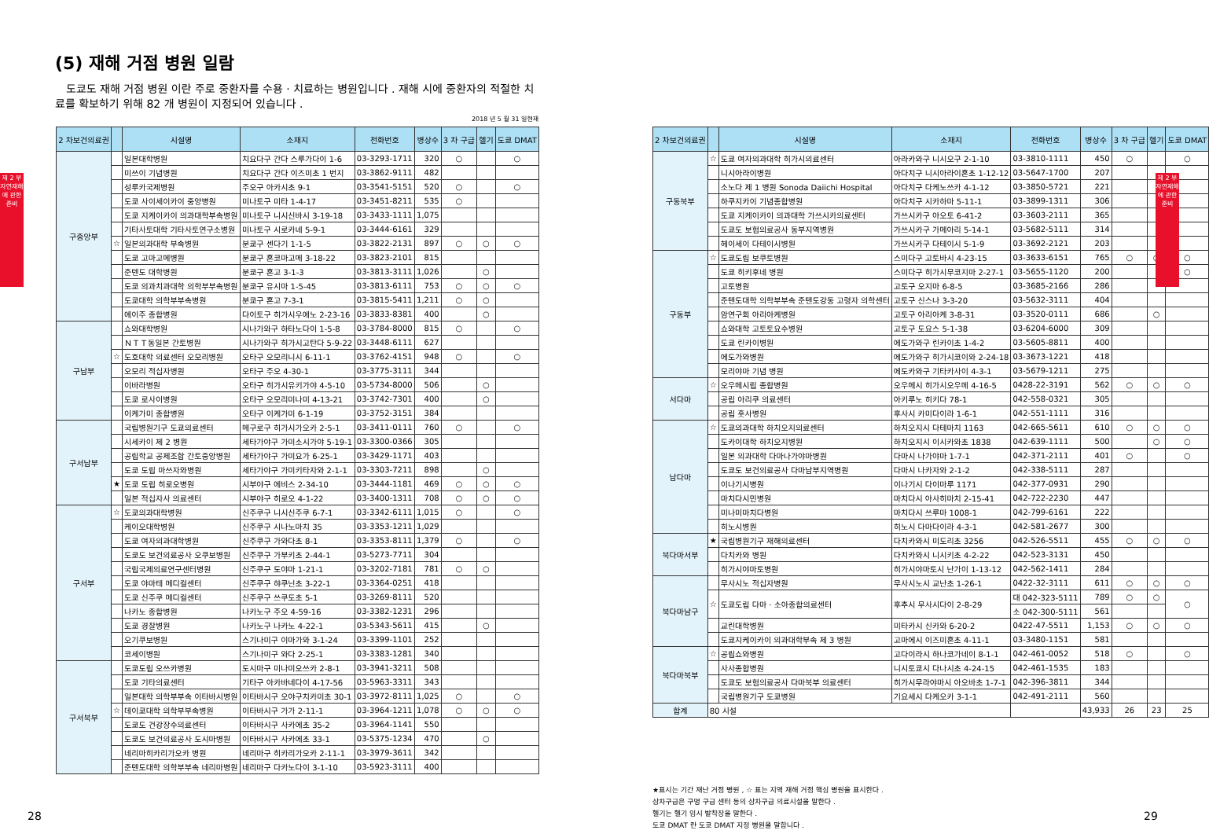(5) 재해 거점 병원 일람
　도쿄도 재해 거점 병원 이란 주로 중환자를 수용 · 치료하는 병원입니다 . 재해 시에 중환자의 적절한 치료를 확보하기 위해 82 개 병원이 지정되어 있습니다 .
2018 년 5 월 31 일현재
| 2 차보건의료권 | | 시설명 | 소재지 | 전화번호 | 병상수 | 3 차 구급 | 헬기 | 도쿄 DMAT |
| --- | --- | --- | --- | --- | --- | --- | --- | --- |
| 구중앙부 | | 일본대학병원 | 치요다구 간다 스루가다이 1-6 | 03-3293-1711 | 320 | ○ | | ○ |
| | | 미쓰이 기념병원 | 치요다구 간다 이즈미초 1 번지 | 03-3862-9111 | 482 | | | |
| | | 성루카국제병원 | 주오구 아카시초 9-1 | 03-3541-5151 | 520 | ○ | | ○ |
| | | 도쿄 사이세이카이 중앙병원 | 미나토구 미타 1-4-17 | 03-3451-8211 | 535 | ○ | | |
| | | 도쿄 지케이카이 의과대학부속병원 | 미나토구 니시신바시 3-19-18 | 03-3433-1111 | 1,075 | | | |
| | | 기타사토대학 기타사토연구소병원 | 미나토구 시로카네 5-9-1 | 03-3444-6161 | 329 | | | |
| | ☆ | 일본의과대학 부속병원 | 분쿄구 센다기 1-1-5 | 03-3822-2131 | 897 | ○ | ○ | ○ |
| | | 도쿄 고마고메병원 | 분쿄구 혼코마고메 3-18-22 | 03-3823-2101 | 815 | | | |
| | | 준텐도 대학병원 | 분쿄구 혼고 3-1-3 | 03-3813-3111 | 1,026 | | ○ | |
| | | 도쿄 의과치과대학 의학부부속병원 | 분쿄구 유시마 1-5-45 | 03-3813-6111 | 753 | ○ | ○ | ○ |
| | | 도쿄대학 의학부부속병원 | 분쿄구 혼고 7-3-1 | 03-3815-5411 | 1,211 | ○ | ○ | |
| | | 에이주 종합병원 | 다이토구 히가시우에노 2-23-16 | 03-3833-8381 | 400 | | ○ | |
| 구남부 | | 쇼와대학병원 | 시나가와구 하타노다이 1-5-8 | 03-3784-8000 | 815 | ○ | | ○ |
| | | ＮＴＴ동일본 간토병원 | 시나가와구 히가시고탄다 5-9-22 | 03-3448-6111 | 627 | | | |
| | ☆ | 도호대학 의료센터 오모리병원 | 오타구 오모리니시 6-11-1 | 03-3762-4151 | 948 | ○ | | ○ |
| | | 오모리 적십자병원 | 오타구 주오 4-30-1 | 03-3775-3111 | 344 | | | |
| | | 이바라병원 | 오타구 히가시유키가야 4-5-10 | 03-5734-8000 | 506 | | ○ | |
| | | 도쿄 로사이병원 | 오타구 오모리미나미 4-13-21 | 03-3742-7301 | 400 | | ○ | |
| | | 이케가미 종합병원 | 오타구 이케가미 6-1-19 | 03-3752-3151 | 384 | | | |
| 구서남부 | | 국립병원기구 도쿄의료센터 | 메구로구 히가시가오카 2-5-1 | 03-3411-0111 | 760 | ○ | | ○ |
| | | 시세카이 제 2 병원 | 세타가야구 가미소시가야 5-19-1 | 03-3300-0366 | 305 | | | |
| | | 공립학교 공제조합 간토중앙병원 | 세타가야구 가미요가 6-25-1 | 03-3429-1171 | 403 | | | |
| | | 도쿄 도립 마쓰자와병원 | 세타가야구 가미키타자와 2-1-1 | 03-3303-7211 | 898 | | ○ | |
| | ★ | 도쿄 도립 히로오병원 | 시부야구 에비스 2-34-10 | 03-3444-1181 | 469 | ○ | ○ | ○ |
| | | 일본 적십자사 의료센터 | 시부야구 히로오 4-1-22 | 03-3400-1311 | 708 | ○ | ○ | ○ |
| 구서부 | ☆ | 도쿄의과대학병원 | 신주쿠구 니시신주쿠 6-7-1 | 03-3342-6111 | 1,015 | ○ | | ○ |
| | | 케이오대학병원 | 신주쿠구 시나노마치 35 | 03-3353-1211 | 1,029 | | | |
| | | 도쿄 여자의과대학병원 | 신주쿠구 가와다초 8-1 | 03-3353-8111 | 1,379 | ○ | | ○ |
| | | 도쿄도 보건의료공사 오쿠보병원 | 신주쿠구 가부키초 2-44-1 | 03-5273-7711 | 304 | | | |
| | | 국립국제의료연구센터병원 | 신주쿠구 도야마 1-21-1 | 03-3202-7181 | 781 | ○ | ○ | |
| | | 도쿄 야마테 메디컬센터 | 신주쿠구 햐쿠닌초 3-22-1 | 03-3364-0251 | 418 | | | |
| | | 도쿄 신주쿠 메디컬센터 | 신주쿠구 쓰쿠도초 5-1 | 03-3269-8111 | 520 | | | |
| | | 나카노 종합병원 | 나카노구 주오 4-59-16 | 03-3382-1231 | 296 | | | |
| | | 도쿄 경찰병원 | 나카노구 나카노 4-22-1 | 03-5343-5611 | 415 | | ○ | |
| | | 오기쿠보병원 | 스기나미구 이마가와 3-1-24 | 03-3399-1101 | 252 | | | |
| | | 코세이병원 | 스기나미구 와다 2-25-1 | 03-3383-1281 | 340 | | | |
| 구서북부 | | 도쿄도립 오쓰카병원 | 도시마구 미나미오쓰카 2-8-1 | 03-3941-3211 | 508 | | | |
| | | 도쿄 기타의료센터 | 기타구 아카바네다이 4-17-56 | 03-5963-3311 | 343 | | | |
| | | 일본대학 의학부부속 이타바시병원 | 이타바시구 오야구치카미초 30-1 | 03-3972-8111 | 1,025 | ○ | | ○ |
| | ☆ | 데이쿄대학 의학부부속병원 | 이타바시구 가가 2-11-1 | 03-3964-1211 | 1,078 | ○ | ○ | ○ |
| | | 도쿄도 건강장수의료센터 | 이타바시구 사카에초 35-2 | 03-3964-1141 | 550 | | | |
| | | 도쿄도 보건의료공사 도시마병원 | 이타바시구 사카에초 33-1 | 03-5375-1234 | 470 | | ○ | |
| | | 네리마히카리가오카 병원 | 네리마구 히카리가오카 2-11-1 | 03-3979-3611 | 342 | | | |
| | | 준텐도대학 의학부부속 네리마병원 | 네리마구 다카노다이 3-1-10 | 03-5923-3111 | 400 | | | |
28
제 2 부 자연재해에 관한 준비
| 2 차보건의료권 | | 시설명 | 소재지 | 전화번호 | 병상수 | 3 차 구급 | 헬기 | 도쿄 DMAT |
| --- | --- | --- | --- | --- | --- | --- | --- | --- |
| 구동북부 | ☆ | 도쿄 여자의과대학 히가시의료센터 | 아라카와구 니시오구 2-1-10 | 03-3810-1111 | 450 | ○ | | ○ |
| | | 니시아라이병원 | 아다치구 니시아라이혼초 1-12-12 | 03-5647-1700 | 207 | | | |
| | | 소노다 제 1 병원 Sonoda Daiichi Hospital | 아다치구 다케노쓰카 4-1-12 | 03-3850-5721 | 221 | | | |
| | | 하쿠지카이 기념종합병원 | 아다치구 시카하마 5-11-1 | 03-3899-1311 | 306 | | | |
| | | 도쿄 지케이카이 의과대학 가쓰시카의료센터 | 가쓰시카구 아오토 6-41-2 | 03-3603-2111 | 365 | | | |
| | | 도쿄도 보험의료공사 동부지역병원 | 가쓰시카구 가메아리 5-14-1 | 03-5682-5111 | 314 | | | |
| | | 헤이세이 다테이시병원 | 가쓰시카구 다테이시 5-1-9 | 03-3692-2121 | 203 | | | |
| 구동부 | ☆ | 도쿄도립 보쿠토병원 | 스미다구 고토바시 4-23-15 | 03-3633-6151 | 765 | ○ | ○ | ○ |
| | | 도쿄 히키후네 병원 | 스미다구 히가시무코지마 2-27-1 | 03-5655-1120 | 200 | | | ○ |
| | | 고토병원 | 고토구 오지마 6-8-5 | 03-3685-2166 | 286 | | | |
| | | 준텐도대학 의학부부속 준텐도강동 고령자 의학센터 | 고토구 신스나 3-3-20 | 03-5632-3111 | 404 | | | |
| | | 암연구회 아리아케병원 | 고토구 아리아케 3-8-31 | 03-3520-0111 | 686 | | ○ | |
| | | 쇼와대학 고토토요수병원 | 고토구 도요스 5-1-38 | 03-6204-6000 | 309 | | | |
| | | 도쿄 린카이병원 | 에도가와구 린카이초 1-4-2 | 03-5605-8811 | 400 | | | |
| | | 에도가와병원 | 에도가와구 히가시코이와 2-24-18 | 03-3673-1221 | 418 | | | |
| | | 모리야마 기념 병원 | 에도카와구 기타카사이 4-3-1 | 03-5679-1211 | 275 | | | |
| 서다마 | ☆ | 오우메시립 종합병원 | 오우메시 히가시오우메 4-16-5 | 0428-22-3191 | 562 | ○ | ○ | ○ |
| | | 공립 아리쿠 의료센터 | 아키루노 히키다 78-1 | 042-558-0321 | 305 | | | |
| | | 공립 훗사병원 | 후사시 카미다이라 1-6-1 | 042-551-1111 | 316 | | | |
| 남다마 | ☆ | 도쿄의과대학 하치오지의료센터 | 하치오지시 다테마치 1163 | 042-665-5611 | 610 | ○ | ○ | ○ |
| | | 도카이대학 하치오지병원 | 하치오지시 이시카와초 1838 | 042-639-1111 | 500 | | ○ | ○ |
| | | 일본 의과대학 다마나가야마병원 | 다마시 나가야마 1-7-1 | 042-371-2111 | 401 | ○ | | ○ |
| | | 도쿄도 보건의료공사 다마남부지역병원 | 다마시 나카자와 2-1-2 | 042-338-5111 | 287 | | | |
| | | 이나기시병원 | 이나기시 다이마루 1171 | 042-377-0931 | 290 | | | |
| | | 마치다시민병원 | 마치다시 아사히마치 2-15-41 | 042-722-2230 | 447 | | | |
| | | 미나미마치다병원 | 마치다시 쓰루마 1008-1 | 042-799-6161 | 222 | | | |
| | | 히노시병원 | 히노시 다마다이라 4-3-1 | 042-581-2677 | 300 | | | |
| 북다마서부 | ★ | 국립병원기구 재해의료센터 | 다치카와시 미도리초 3256 | 042-526-5511 | 455 | ○ | ○ | ○ |
| | | 다치카와 병원 | 다치카와시 니시키초 4-2-22 | 042-523-3131 | 450 | | | |
| | | 히가시야마토병원 | 히가시야마토시 난가이 1-13-12 | 042-562-1411 | 284 | | | |
| 북다마남구 | | 무사시노 적십자병원 | 무사시노시 교난초 1-26-1 | 0422-32-3111 | 611 | ○ | ○ | ○ |
| | ☆ | 도쿄도립 다마 · 소아종합의료센터 | 후추시 무사시다이 2-8-29 | 대 042-323-5111 | 789 | ○ | ○ | ○ |
| | | | | 소 042-300-5111 | 561 | | | |
| | | 교린대학병원 | 미타카시 신카와 6-20-2 | 0422-47-5511 | 1,153 | ○ | ○ | ○ |
| | | 도쿄지케이카이 의과대학부속 제 3 병원 | 고마에시 이즈미혼초 4-11-1 | 03-3480-1151 | 581 | | | |
| 북다마북부 | ☆ | 공립쇼와병원 | 고다이라시 하나코가네이 8-1-1 | 042-461-0052 | 518 | ○ | | ○ |
| | | 사사종합병원 | 니시토쿄시 다나시초 4-24-15 | 042-461-1535 | 183 | | | |
| | | 도쿄도 보험의료공사 다마북부 의료센터 | 히가시무라야마시 아오바초 1-7-1 | 042-396-3811 | 344 | | | |
| | | 국립병원기구 도쿄병원 | 기요세시 다케오카 3-1-1 | 042-491-2111 | 560 | | | |
| 합계 | 80 시설 | | | | 43,933 | 26 | 23 | 25 |
★표시는 기간 재난 거점 병원 , ☆ 표는 지역 재해 거점 핵심 병원을 표시한다 .
삼차구급은 구명 구급 센터 등의 삼차구급 의료시설을 말한다 .
헬기는 헬기 임시 발착장을 말한다 .
도쿄 DMAT 란 도쿄 DMAT 지정 병원을 말합니다 .
29
제 2 부 자연재해에 관한 준비